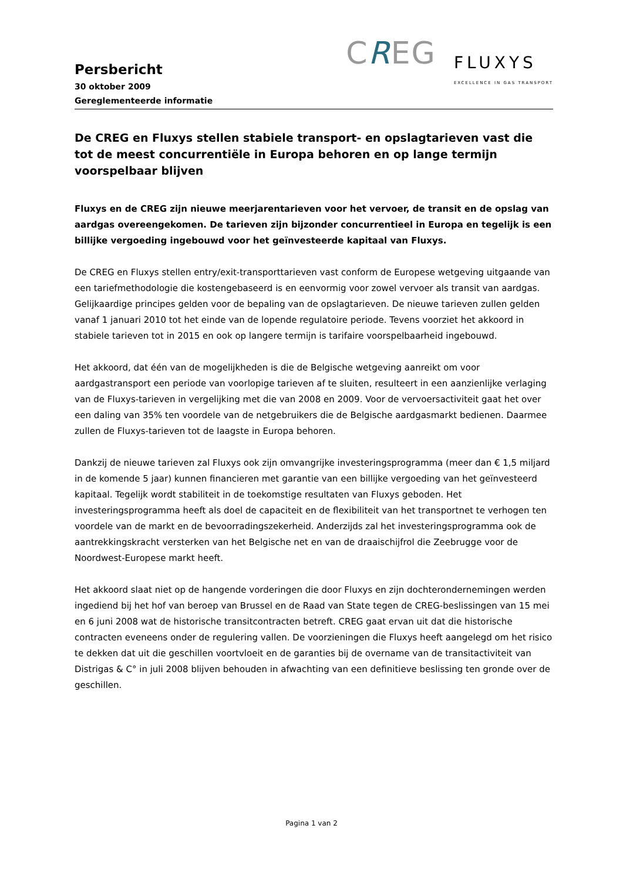Persbericht
30 oktober 2009
Gereglementeerde informatie
CREG
FLUXYS
EXCELLENCE IN GAS TRANSPORT
De CREG en Fluxys stellen stabiele transport- en opslagtarieven vast die tot de meest concurrentiële in Europa behoren en op lange termijn voorspelbaar blijven
Fluxys en de CREG zijn nieuwe meerjarentarieven voor het vervoer, de transit en de opslag van aardgas overeengekomen. De tarieven zijn bijzonder concurrentieel in Europa en tegelijk is een billijke vergoeding ingebouwd voor het geïnvesteerde kapitaal van Fluxys.
De CREG en Fluxys stellen entry/exit-transporttarieven vast conform de Europese wetgeving uitgaande van een tariefmethodologie die kostengebaseerd is en eenvormig voor zowel vervoer als transit van aardgas. Gelijkaardige principes gelden voor de bepaling van de opslagtarieven. De nieuwe tarieven zullen gelden vanaf 1 januari 2010 tot het einde van de lopende regulatoire periode. Tevens voorziet het akkoord in stabiele tarieven tot in 2015 en ook op langere termijn is tarifaire voorspelbaarheid ingebouwd.
Het akkoord, dat één van de mogelijkheden is die de Belgische wetgeving aanreikt om voor aardgastransport een periode van voorlopige tarieven af te sluiten, resulteert in een aanzienlijke verlaging van de Fluxys-tarieven in vergelijking met die van 2008 en 2009. Voor de vervoersactiviteit gaat het over een daling van 35% ten voordele van de netgebruikers die de Belgische aardgasmarkt bedienen. Daarmee zullen de Fluxys-tarieven tot de laagste in Europa behoren.
Dankzij de nieuwe tarieven zal Fluxys ook zijn omvangrijke investeringsprogramma (meer dan € 1,5 miljard in de komende 5 jaar) kunnen financieren met garantie van een billijke vergoeding van het geïnvesteerd kapitaal. Tegelijk wordt stabiliteit in de toekomstige resultaten van Fluxys geboden. Het investeringsprogramma heeft als doel de capaciteit en de flexibiliteit van het transportnet te verhogen ten voordele van de markt en de bevoorradingszekerheid. Anderzijds zal het investeringsprogramma ook de aantrekkingskracht versterken van het Belgische net en van de draaischijfrol die Zeebrugge voor de Noordwest-Europese markt heeft.
Het akkoord slaat niet op de hangende vorderingen die door Fluxys en zijn dochterondernemingen werden ingediend bij het hof van beroep van Brussel en de Raad van State tegen de CREG-beslissingen van 15 mei en 6 juni 2008 wat de historische transitcontracten betreft. CREG gaat ervan uit dat die historische contracten eveneens onder de regulering vallen. De voorzieningen die Fluxys heeft aangelegd om het risico te dekken dat uit die geschillen voortvloeit en de garanties bij de overname van de transitactiviteit van Distrigas & C° in juli 2008 blijven behouden in afwachting van een definitieve beslissing ten gronde over de geschillen.
Pagina 1 van 2